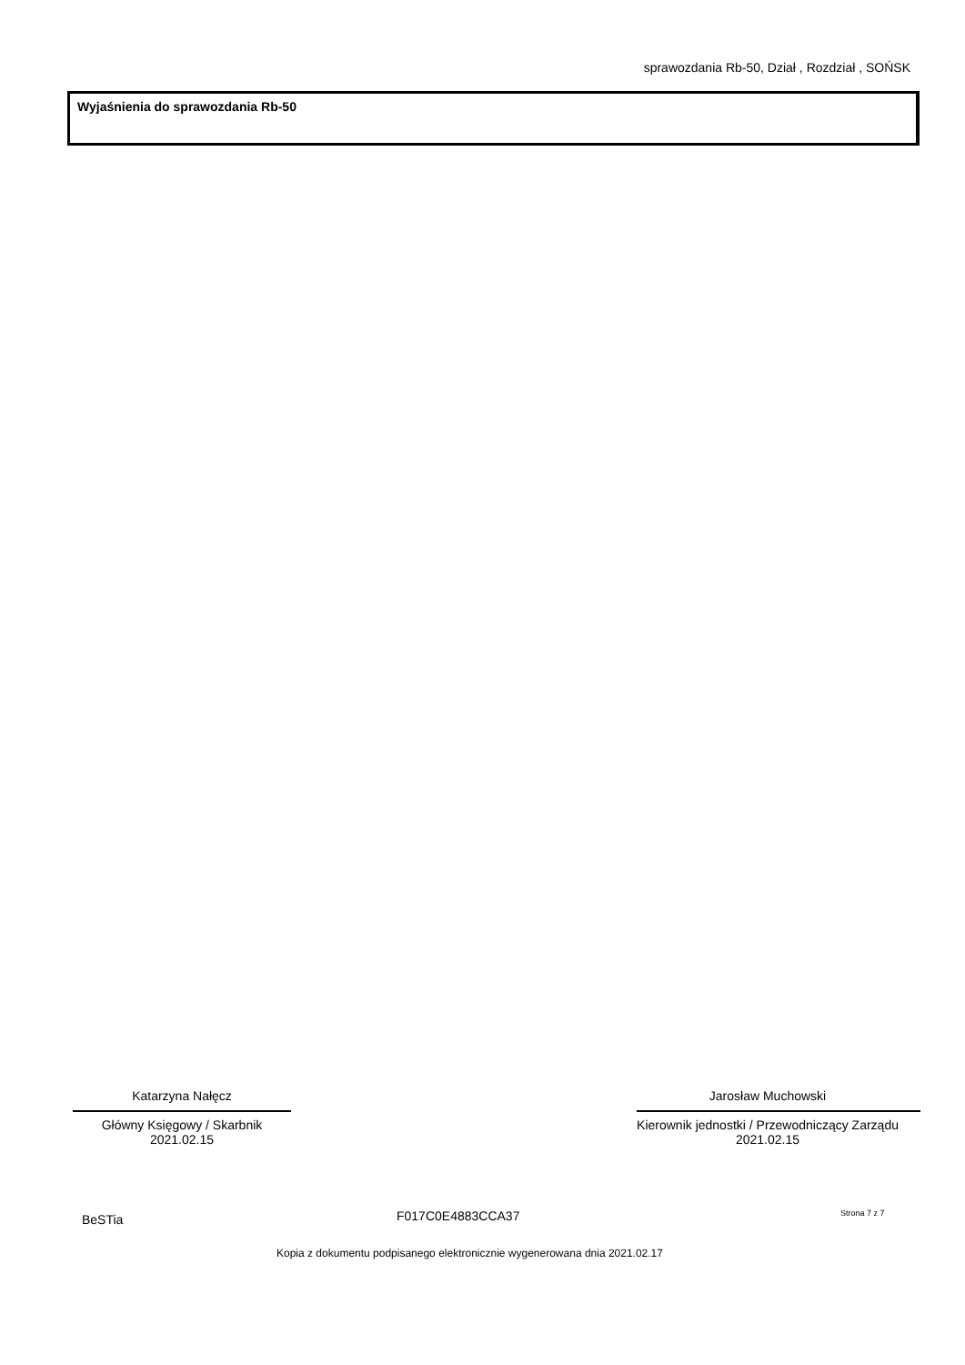sprawozdania Rb-50, Dział , Rozdział , SOŃSK
Wyjaśnienia do sprawozdania Rb-50
Katarzyna Nałęcz
Główny Księgowy / Skarbnik
2021.02.15
Jarosław Muchowski
Kierownik jednostki / Przewodniczący Zarządu
2021.02.15
BeSTia F017C0E4883CCA37 Strona 7 z 7
Kopia z dokumentu podpisanego elektronicznie wygenerowana dnia 2021.02.17